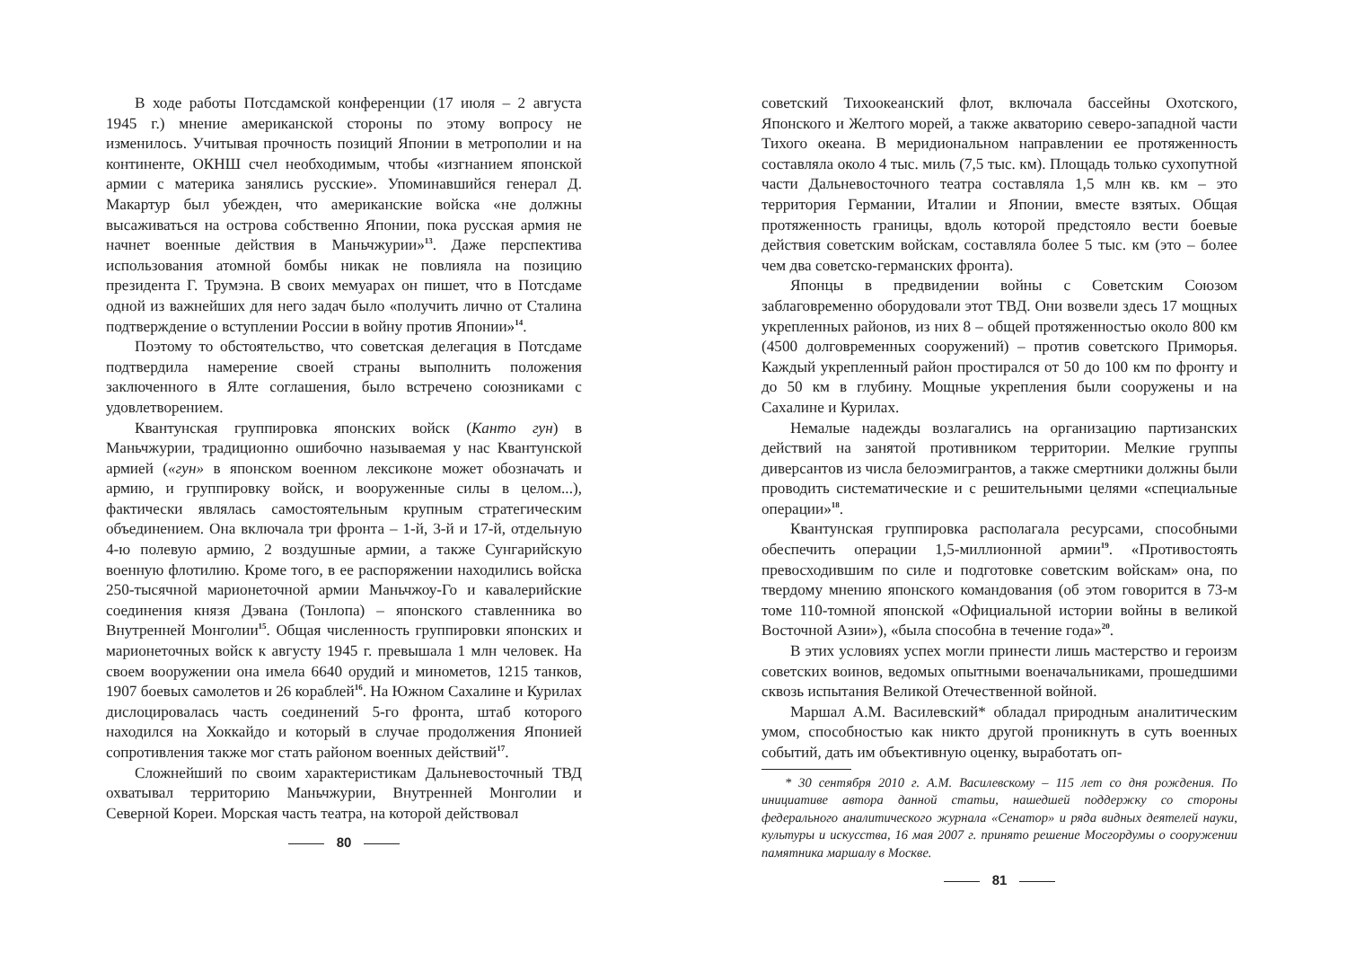В ходе работы Потсдамской конференции (17 июля – 2 августа 1945 г.) мнение американской стороны по этому вопросу не изменилось. Учитывая прочность позиций Японии в метрополии и на континенте, ОКНШ счел необходимым, чтобы «изгнанием японской армии с материка занялись русские». Упоминавшийся генерал Д. Макартур был убежден, что американские войска «не должны высаживаться на острова собственно Японии, пока русская армия не начнет военные действия в Маньчжурии»<sup>13</sup>. Даже перспектива использования атомной бомбы никак не повлияла на позицию президента Г. Трумэна. В своих мемуарах он пишет, что в Потсдаме одной из важнейших для него задач было «получить лично от Сталина подтверждение о вступлении России в войну против Японии»<sup>14</sup>.
Поэтому то обстоятельство, что советская делегация в Потсдаме подтвердила намерение своей страны выполнить положения заключенного в Ялте соглашения, было встречено союзниками с удовлетворением.
Квантунская группировка японских войск (Канто гун) в Маньчжурии, традиционно ошибочно называемая у нас Квантунской армией («гун» в японском военном лексиконе может обозначать и армию, и группировку войск, и вооруженные силы в целом...), фактически являлась самостоятельным крупным стратегическим объединением. Она включала три фронта – 1-й, 3-й и 17-й, отдельную 4-ю полевую армию, 2 воздушные армии, а также Сунгарийскую военную флотилию. Кроме того, в ее распоряжении находились войска 250-тысячной марионеточной армии Маньчжоу-Го и кавалерийские соединения князя Дэвана (Тонлопа) – японского ставленника во Внутренней Монголии<sup>15</sup>. Общая численность группировки японских и марионеточных войск к августу 1945 г. превышала 1 млн человек. На своем вооружении она имела 6640 орудий и минометов, 1215 танков, 1907 боевых самолетов и 26 кораблей<sup>16</sup>. На Южном Сахалине и Курилах дислоцировалась часть соединений 5-го фронта, штаб которого находился на Хоккайдо и который в случае продолжения Японией сопротивления также мог стать районом военных действий<sup>17</sup>.
Сложнейший по своим характеристикам Дальневосточный ТВД охватывал территорию Маньчжурии, Внутренней Монголии и Северной Кореи. Морская часть театра, на которой действовал
80
советский Тихоокеанский флот, включала бассейны Охотского, Японского и Желтого морей, а также акваторию северо-западной части Тихого океана. В меридиональном направлении ее протяженность составляла около 4 тыс. миль (7,5 тыс. км). Площадь только сухопутной части Дальневосточного театра составляла 1,5 млн кв. км – это территория Германии, Италии и Японии, вместе взятых. Общая протяженность границы, вдоль которой предстояло вести боевые действия советским войскам, составляла более 5 тыс. км (это – более чем два советско-германских фронта).
Японцы в предвидении войны с Советским Союзом заблаговременно оборудовали этот ТВД. Они возвели здесь 17 мощных укрепленных районов, из них 8 – общей протяженностью около 800 км (4500 долговременных сооружений) – против советского Приморья. Каждый укрепленный район простирался от 50 до 100 км по фронту и до 50 км в глубину. Мощные укрепления были сооружены и на Сахалине и Курилах.
Немалые надежды возлагались на организацию партизанских действий на занятой противником территории. Мелкие группы диверсантов из числа белоэмигрантов, а также смертники должны были проводить систематические и с решительными целями «специальные операции»<sup>18</sup>.
Квантунская группировка располагала ресурсами, способными обеспечить операции 1,5-миллионной армии<sup>19</sup>. «Противостоять превосходившим по силе и подготовке советским войскам» она, по твердому мнению японского командования (об этом говорится в 73-м томе 110-томной японской «Официальной истории войны в великой Восточной Азии»), «была способна в течение года»<sup>20</sup>.
В этих условиях успех могли принести лишь мастерство и героизм советских воинов, ведомых опытными военачальниками, прошедшими сквозь испытания Великой Отечественной войной.
Маршал А.М. Василевский* обладал природным аналитическим умом, способностью как никто другой проникнуть в суть военных событий, дать им объективную оценку, выработать оп-
* 30 сентября 2010 г. А.М. Василевскому – 115 лет со дня рождения. По инициативе автора данной статьи, нашедшей поддержку со стороны федерального аналитического журнала «Сенатор» и ряда видных деятелей науки, культуры и искусства, 16 мая 2007 г. принято решение Мосгордумы о сооружении памятника маршалу в Москве.
81